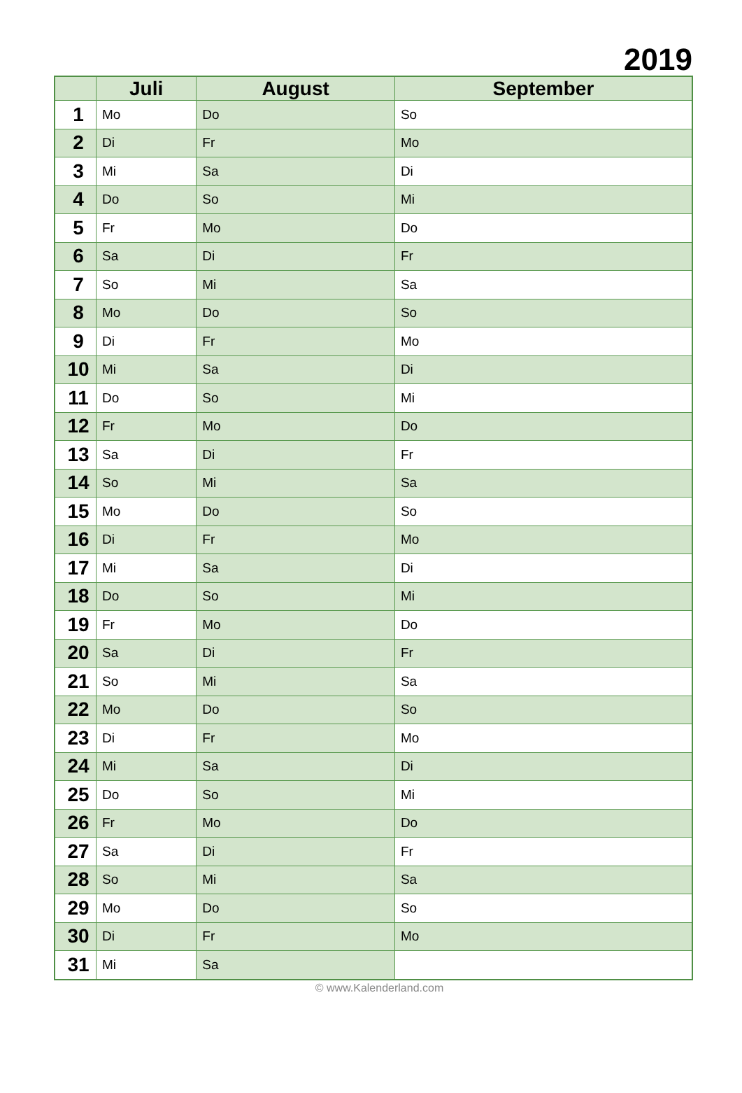2019
| | Juli | August | September |
| --- | --- | --- | --- |
| 1 | Mo | Do | So |
| 2 | Di | Fr | Mo |
| 3 | Mi | Sa | Di |
| 4 | Do | So | Mi |
| 5 | Fr | Mo | Do |
| 6 | Sa | Di | Fr |
| 7 | So | Mi | Sa |
| 8 | Mo | Do | So |
| 9 | Di | Fr | Mo |
| 10 | Mi | Sa | Di |
| 11 | Do | So | Mi |
| 12 | Fr | Mo | Do |
| 13 | Sa | Di | Fr |
| 14 | So | Mi | Sa |
| 15 | Mo | Do | So |
| 16 | Di | Fr | Mo |
| 17 | Mi | Sa | Di |
| 18 | Do | So | Mi |
| 19 | Fr | Mo | Do |
| 20 | Sa | Di | Fr |
| 21 | So | Mi | Sa |
| 22 | Mo | Do | So |
| 23 | Di | Fr | Mo |
| 24 | Mi | Sa | Di |
| 25 | Do | So | Mi |
| 26 | Fr | Mo | Do |
| 27 | Sa | Di | Fr |
| 28 | So | Mi | Sa |
| 29 | Mo | Do | So |
| 30 | Di | Fr | Mo |
| 31 | Mi | Sa | |
© www.Kalenderland.com